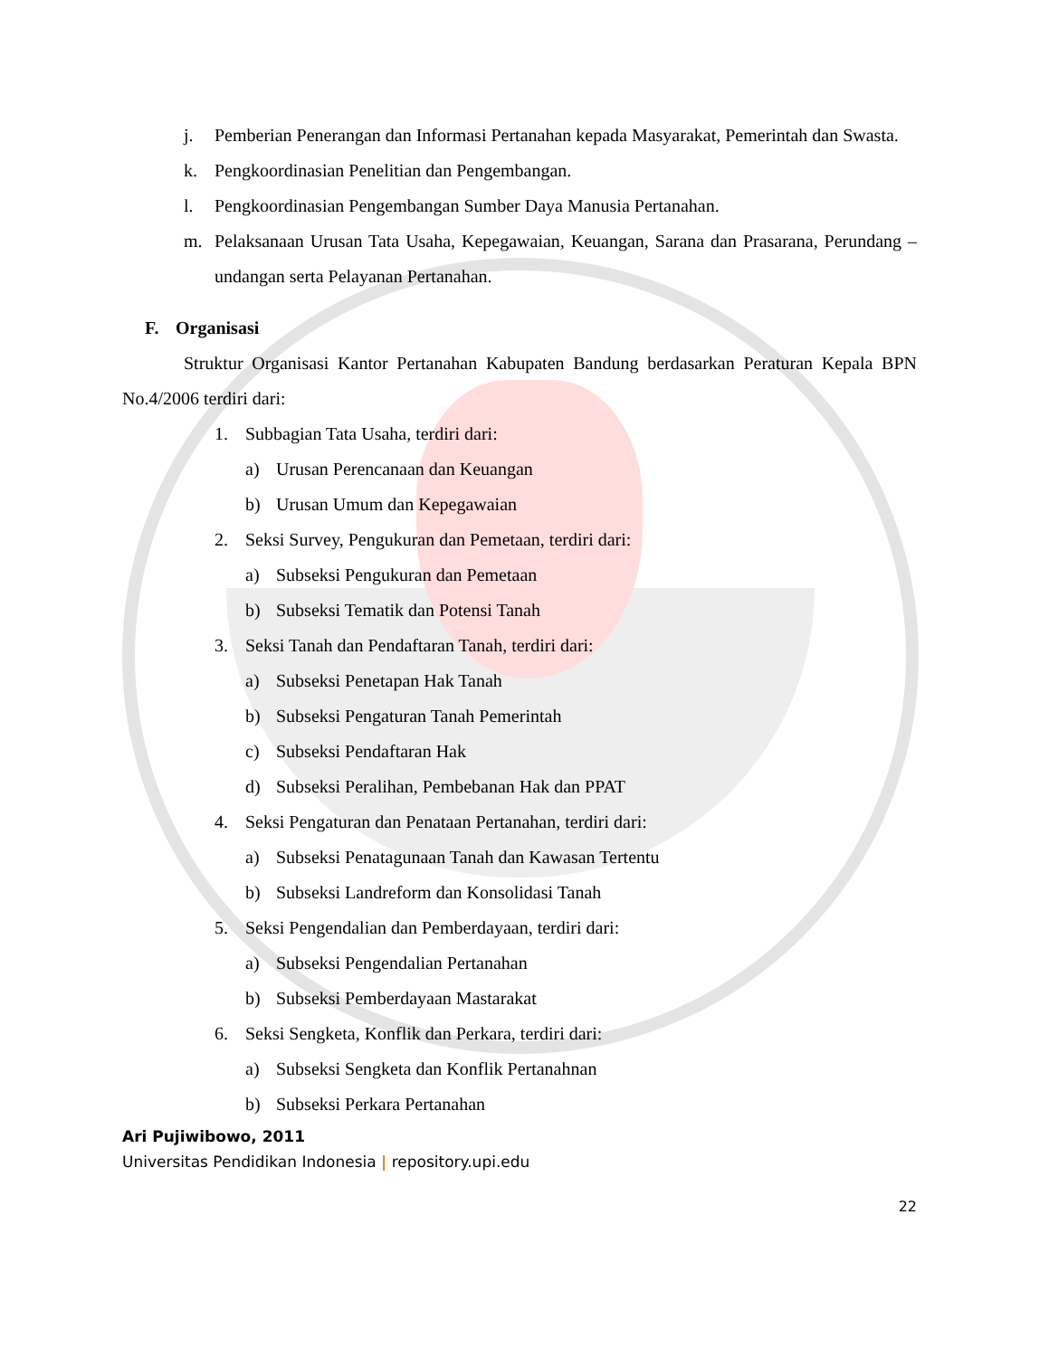j. Pemberian Penerangan dan Informasi Pertanahan kepada Masyarakat, Pemerintah dan Swasta.
k. Pengkoordinasian Penelitian dan Pengembangan.
l. Pengkoordinasian Pengembangan Sumber Daya Manusia Pertanahan.
m. Pelaksanaan Urusan Tata Usaha, Kepegawaian, Keuangan, Sarana dan Prasarana, Perundang – undangan serta Pelayanan Pertanahan.
F. Organisasi
Struktur Organisasi Kantor Pertanahan Kabupaten Bandung berdasarkan Peraturan Kepala BPN No.4/2006 terdiri dari:
1. Subbagian Tata Usaha, terdiri dari:
a) Urusan Perencanaan dan Keuangan
b) Urusan Umum dan Kepegawaian
2. Seksi Survey, Pengukuran dan Pemetaan, terdiri dari:
a) Subseksi Pengukuran dan Pemetaan
b) Subseksi Tematik dan Potensi Tanah
3. Seksi Tanah dan Pendaftaran Tanah, terdiri dari:
a) Subseksi Penetapan Hak Tanah
b) Subseksi Pengaturan Tanah Pemerintah
c) Subseksi Pendaftaran Hak
d) Subseksi Peralihan, Pembebanan Hak dan PPAT
4. Seksi Pengaturan dan Penataan Pertanahan, terdiri dari:
a) Subseksi Penatagunaan Tanah dan Kawasan Tertentu
b) Subseksi Landreform dan Konsolidasi Tanah
5. Seksi Pengendalian dan Pemberdayaan, terdiri dari:
a) Subseksi Pengendalian Pertanahan
b) Subseksi Pemberdayaan Mastarakat
6. Seksi Sengketa, Konflik dan Perkara, terdiri dari:
a) Subseksi Sengketa dan Konflik Pertanahnan
b) Subseksi Perkara Pertanahan
Ari Pujiwibowo, 2011
Universitas Pendidikan Indonesia | repository.upi.edu
22